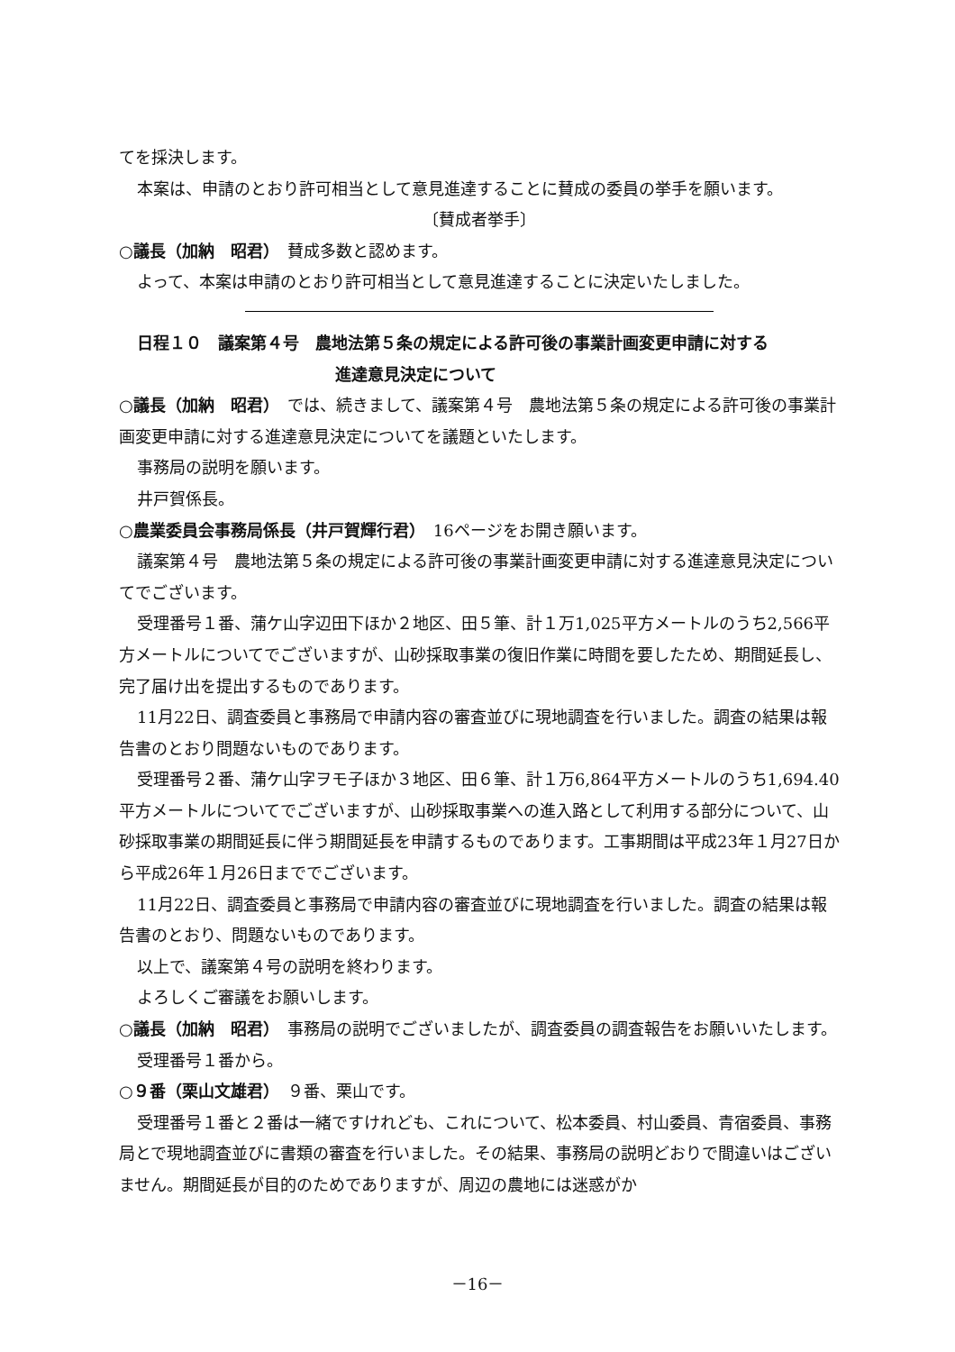てを採決します。
本案は、申請のとおり許可相当として意見進達することに賛成の委員の挙手を願います。
〔賛成者挙手〕
○議長（加納　昭君）　賛成多数と認めます。
よって、本案は申請のとおり許可相当として意見進達することに決定いたしました。
日程１０　議案第４号　農地法第５条の規定による許可後の事業計画変更申請に対する
進達意見決定について
○議長（加納　昭君）　では、続きまして、議案第４号　農地法第５条の規定による許可後の事業計画変更申請に対する進達意見決定についてを議題といたします。
事務局の説明を願います。
井戸賀係長。
○農業委員会事務局係長（井戸賀輝行君）　16ページをお開き願います。
議案第４号　農地法第５条の規定による許可後の事業計画変更申請に対する進達意見決定についてでございます。
受理番号１番、蒲ケ山字辺田下ほか２地区、田５筆、計１万1,025平方メートルのうち2,566平方メートルについてでございますが、山砂採取事業の復旧作業に時間を要したため、期間延長し、完了届け出を提出するものであります。
11月22日、調査委員と事務局で申請内容の審査並びに現地調査を行いました。調査の結果は報告書のとおり問題ないものであります。
受理番号２番、蒲ケ山字ヲモ子ほか３地区、田６筆、計１万6,864平方メートルのうち1,694.40平方メートルについてでございますが、山砂採取事業への進入路として利用する部分について、山砂採取事業の期間延長に伴う期間延長を申請するものであります。工事期間は平成23年１月27日から平成26年１月26日まででございます。
11月22日、調査委員と事務局で申請内容の審査並びに現地調査を行いました。調査の結果は報告書のとおり、問題ないものであります。
以上で、議案第４号の説明を終わります。
よろしくご審議をお願いします。
○議長（加納　昭君）　事務局の説明でございましたが、調査委員の調査報告をお願いいたします。
受理番号１番から。
○９番（栗山文雄君）　９番、栗山です。
受理番号１番と２番は一緒ですけれども、これについて、松本委員、村山委員、青宿委員、事務局とで現地調査並びに書類の審査を行いました。その結果、事務局の説明どおりで間違いはございません。期間延長が目的のためでありますが、周辺の農地には迷惑がか
－16－